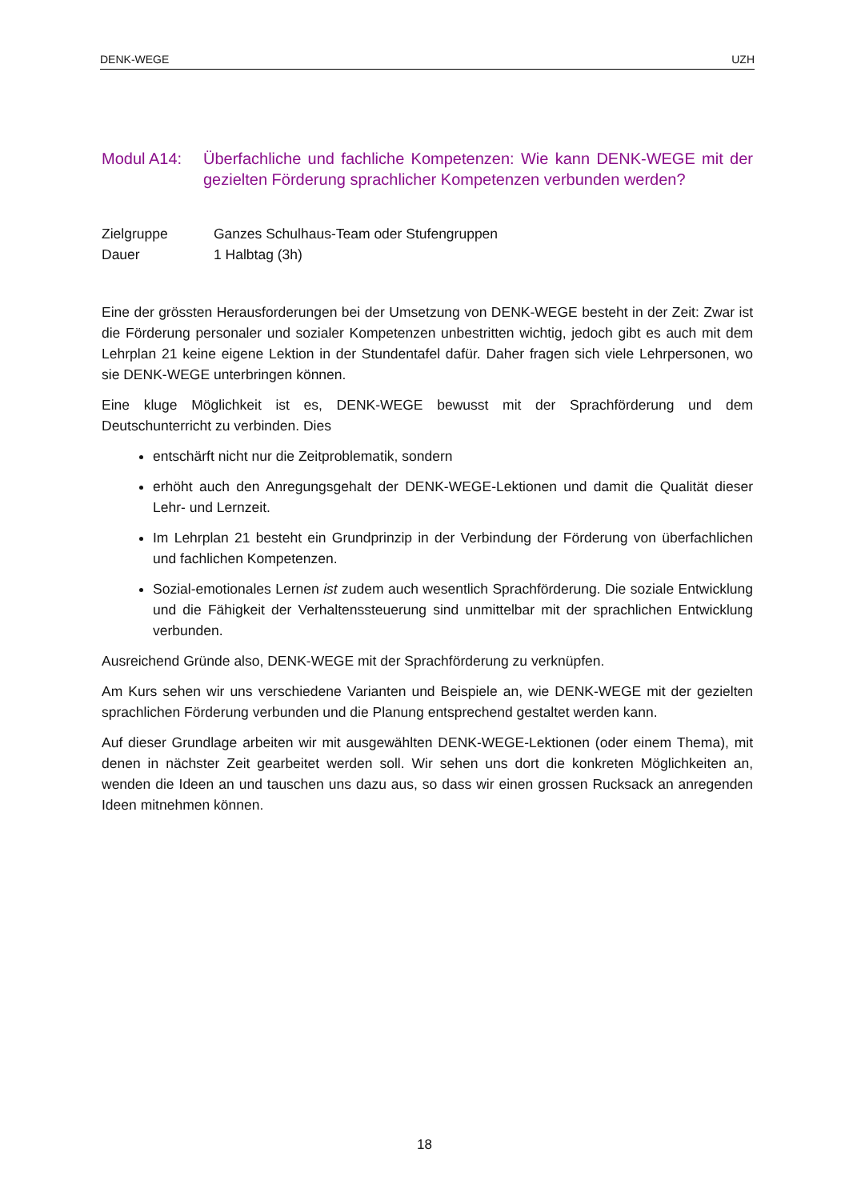DENK-WEGE UZH
Modul A14: Überfachliche und fachliche Kompetenzen: Wie kann DENK-WEGE mit der gezielten Förderung sprachlicher Kompetenzen verbunden werden?
Zielgruppe Ganzes Schulhaus-Team oder Stufengruppen Dauer 1 Halbtag (3h)
Eine der grössten Herausforderungen bei der Umsetzung von DENK-WEGE besteht in der Zeit: Zwar ist die Förderung personaler und sozialer Kompetenzen unbestritten wichtig, jedoch gibt es auch mit dem Lehrplan 21 keine eigene Lektion in der Stundentafel dafür. Daher fragen sich viele Lehrpersonen, wo sie DENK-WEGE unterbringen können.
Eine kluge Möglichkeit ist es, DENK-WEGE bewusst mit der Sprachförderung und dem Deutschunterricht zu verbinden. Dies
entschärft nicht nur die Zeitproblematik, sondern
erhöht auch den Anregungsgehalt der DENK-WEGE-Lektionen und damit die Qualität dieser Lehr- und Lernzeit.
Im Lehrplan 21 besteht ein Grundprinzip in der Verbindung der Förderung von überfachlichen und fachlichen Kompetenzen.
Sozial-emotionales Lernen ist zudem auch wesentlich Sprachförderung. Die soziale Entwicklung und die Fähigkeit der Verhaltenssteuerung sind unmittelbar mit der sprachlichen Entwicklung verbunden.
Ausreichend Gründe also, DENK-WEGE mit der Sprachförderung zu verknüpfen.
Am Kurs sehen wir uns verschiedene Varianten und Beispiele an, wie DENK-WEGE mit der gezielten sprachlichen Förderung verbunden und die Planung entsprechend gestaltet werden kann.
Auf dieser Grundlage arbeiten wir mit ausgewählten DENK-WEGE-Lektionen (oder einem Thema), mit denen in nächster Zeit gearbeitet werden soll. Wir sehen uns dort die konkreten Möglichkeiten an, wenden die Ideen an und tauschen uns dazu aus, so dass wir einen grossen Rucksack an anregenden Ideen mitnehmen können.
18